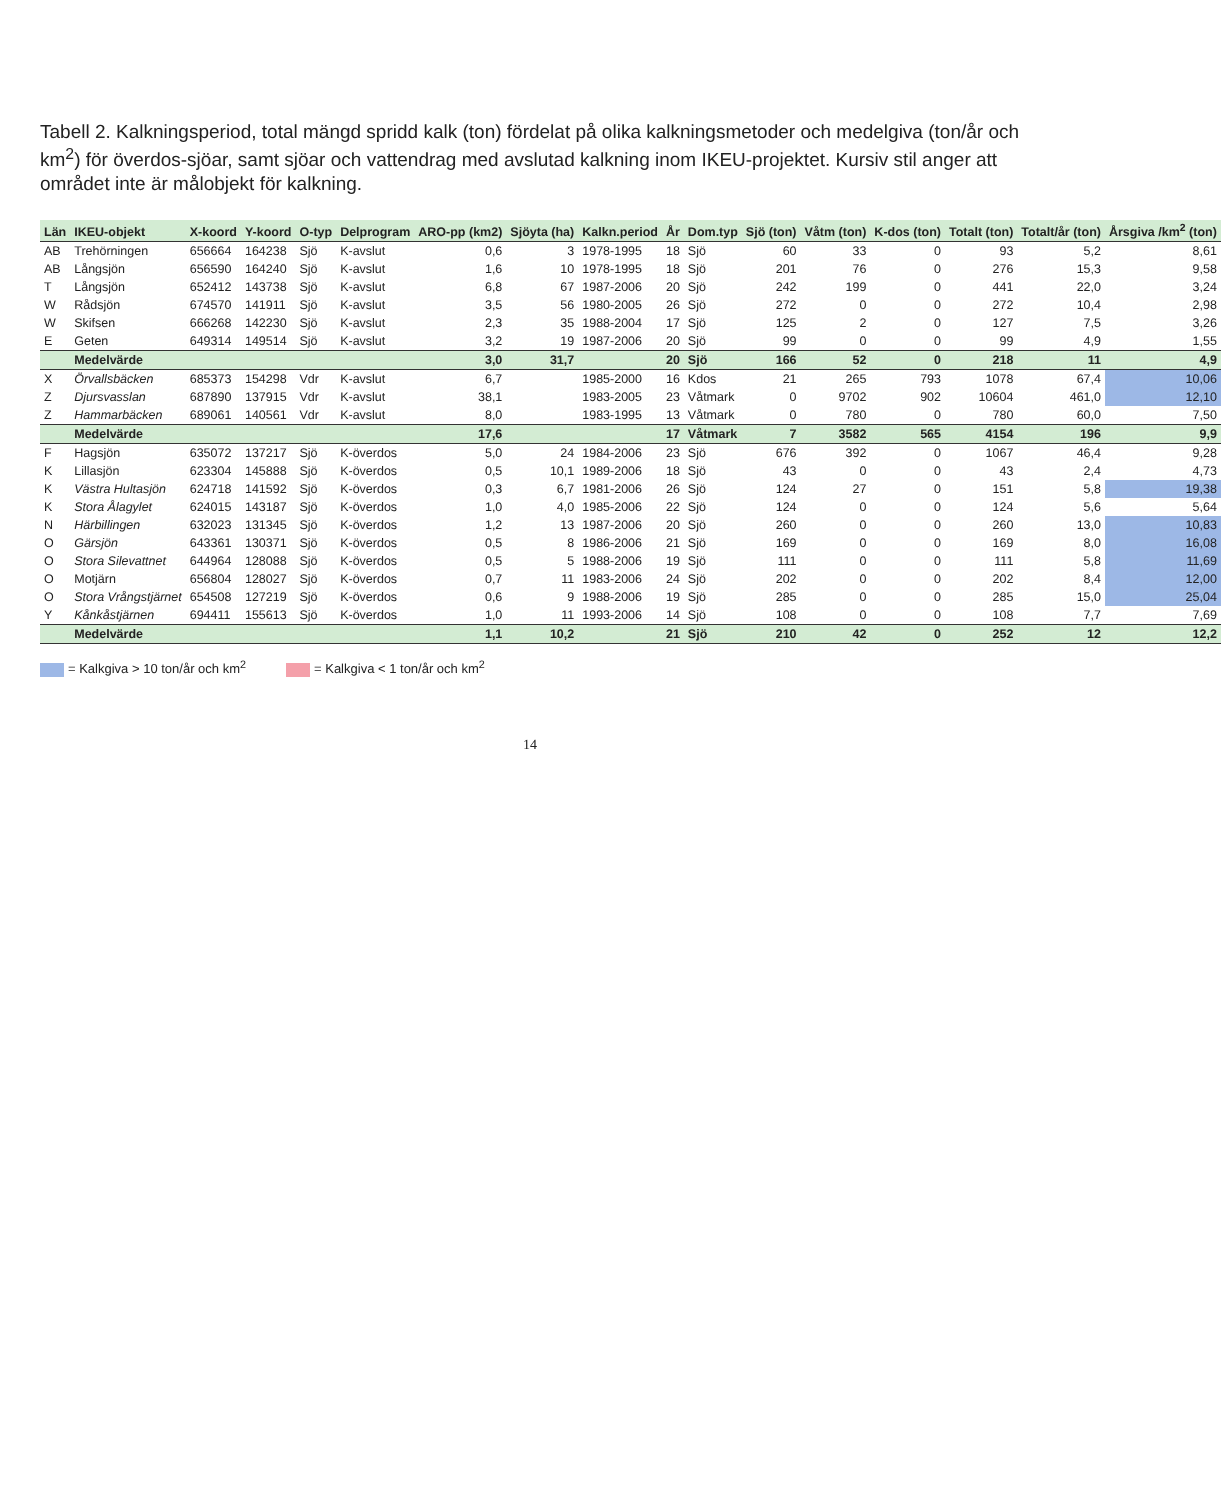Tabell 2. Kalkningsperiod, total mängd spridd kalk (ton) fördelat på olika kalkningsmetoder och medelgiva (ton/år och km<sup>2</sup>) för överdos-sjöar, samt sjöar och vattendrag med avslutad kalkning inom IKEU-projektet. Kursiv stil anger att området inte är målobjekt för kalkning.
| Län | IKEU-objekt | X-koord | Y-koord | O-typ | Delprogram | ARO-pp (km2) | Sjöyta (ha) | Kalkn.period | År | Dom.typ | Sjö (ton) | Våtm (ton) | K-dos (ton) | Totalt (ton) | Totalt/år (ton) | Årsgiva /km<sup>2</sup> (ton) |
| --- | --- | --- | --- | --- | --- | --- | --- | --- | --- | --- | --- | --- | --- | --- | --- | --- |
| AB | Trehörningen | 656664 | 164238 | Sjö | K-avslut | 0,6 | 3 | 1978-1995 | 18 | Sjö | 60 | 33 | 0 | 93 | 5,2 | 8,61 |
| AB | Långsjön | 656590 | 164240 | Sjö | K-avslut | 1,6 | 10 | 1978-1995 | 18 | Sjö | 201 | 76 | 0 | 276 | 15,3 | 9,58 |
| T | Långsjön | 652412 | 143738 | Sjö | K-avslut | 6,8 | 67 | 1987-2006 | 20 | Sjö | 242 | 199 | 0 | 441 | 22,0 | 3,24 |
| W | Rådsjön | 674570 | 141911 | Sjö | K-avslut | 3,5 | 56 | 1980-2005 | 26 | Sjö | 272 | 0 | 0 | 272 | 10,4 | 2,98 |
| W | Skifsen | 666268 | 142230 | Sjö | K-avslut | 2,3 | 35 | 1988-2004 | 17 | Sjö | 125 | 2 | 0 | 127 | 7,5 | 3,26 |
| E | Geten | 649314 | 149514 | Sjö | K-avslut | 3,2 | 19 | 1987-2006 | 20 | Sjö | 99 | 0 | 0 | 99 | 4,9 | 1,55 |
| | Medelvärde | | | | | 3,0 | 31,7 | | 20 | Sjö | 166 | 52 | 0 | 218 | 11 | 4,9 |
| X | Örvallsbäcken | 685373 | 154298 | Vdr | K-avslut | 6,7 | | 1985-2000 | 16 | Kdos | 21 | 265 | 793 | 1078 | 67,4 | 10,06 |
| Z | Djursvasslan | 687890 | 137915 | Vdr | K-avslut | 38,1 | | 1983-2005 | 23 | Våtmark | 0 | 9702 | 902 | 10604 | 461,0 | 12,10 |
| Z | Hammarbäcken | 689061 | 140561 | Vdr | K-avslut | 8,0 | | 1983-1995 | 13 | Våtmark | 0 | 780 | 0 | 780 | 60,0 | 7,50 |
| | Medelvärde | | | | | 17,6 | | | 17 | Våtmark | 7 | 3582 | 565 | 4154 | 196 | 9,9 |
| F | Hagsjön | 635072 | 137217 | Sjö | K-överdos | 5,0 | 24 | 1984-2006 | 23 | Sjö | 676 | 392 | 0 | 1067 | 46,4 | 9,28 |
| K | Lillasjön | 623304 | 145888 | Sjö | K-överdos | 0,5 | 10,1 | 1989-2006 | 18 | Sjö | 43 | 0 | 0 | 43 | 2,4 | 4,73 |
| K | Västra Hultasjön | 624718 | 141592 | Sjö | K-överdos | 0,3 | 6,7 | 1981-2006 | 26 | Sjö | 124 | 27 | 0 | 151 | 5,8 | 19,38 |
| K | Stora Ålagylet | 624015 | 143187 | Sjö | K-överdos | 1,0 | 4,0 | 1985-2006 | 22 | Sjö | 124 | 0 | 0 | 124 | 5,6 | 5,64 |
| N | Härbillingen | 632023 | 131345 | Sjö | K-överdos | 1,2 | 13 | 1987-2006 | 20 | Sjö | 260 | 0 | 0 | 260 | 13,0 | 10,83 |
| O | Gärsjön | 643361 | 130371 | Sjö | K-överdos | 0,5 | 8 | 1986-2006 | 21 | Sjö | 169 | 0 | 0 | 169 | 8,0 | 16,08 |
| O | Stora Silevattnet | 644964 | 128088 | Sjö | K-överdos | 0,5 | 5 | 1988-2006 | 19 | Sjö | 111 | 0 | 0 | 111 | 5,8 | 11,69 |
| O | Motjärn | 656804 | 128027 | Sjö | K-överdos | 0,7 | 11 | 1983-2006 | 24 | Sjö | 202 | 0 | 0 | 202 | 8,4 | 12,00 |
| O | Stora Vrångstjärnet | 654508 | 127219 | Sjö | K-överdos | 0,6 | 9 | 1988-2006 | 19 | Sjö | 285 | 0 | 0 | 285 | 15,0 | 25,04 |
| Y | Kånkåstjärnen | 694411 | 155613 | Sjö | K-överdos | 1,0 | 11 | 1993-2006 | 14 | Sjö | 108 | 0 | 0 | 108 | 7,7 | 7,69 |
| | Medelvärde | | | | | 1,1 | 10,2 | | 21 | Sjö | 210 | 42 | 0 | 252 | 12 | 12,2 |
= Kalkgiva > 10 ton/år och km<sup>2</sup> = Kalkgiva < 1 ton/år och km<sup>2</sup>
14